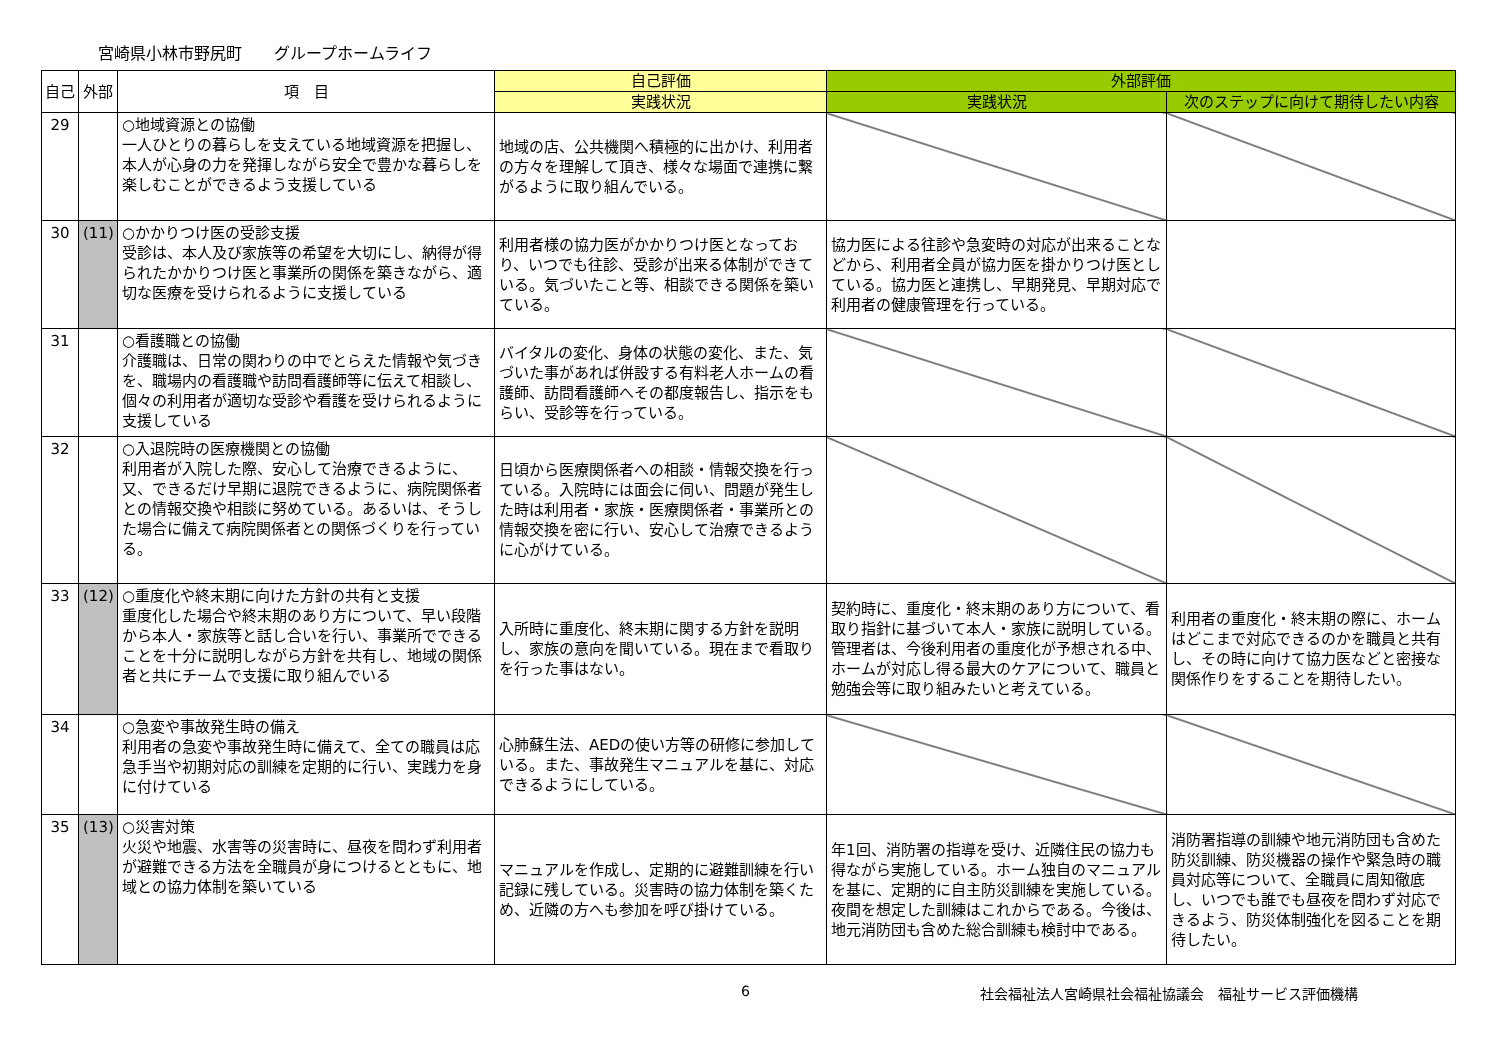宮崎県小林市野尻町　　グループホームライフ
| 自己 | 外部 | 項 目 | 自己評価 | 外部評価 | |
| --- | --- | --- | --- | --- | --- |
| | | | 実践状況 | 実践状況 | 次のステップに向けて期待したい内容 |
| 29 | | ○地域資源との協働 一人ひとりの暮らしを支えている地域資源を把握し、本人が心身の力を発揮しながら安全で豊かな暮らしを楽しむことができるよう支援している | 地域の店、公共機関へ積極的に出かけ、利用者の方々を理解して頂き、様々な場面で連携に繋がるように取り組んでいる。 | | |
| 30 | (11) | ○かかりつけ医の受診支援 受診は、本人及び家族等の希望を大切にし、納得が得られたかかりつけ医と事業所の関係を築きながら、適切な医療を受けられるように支援している | 利用者様の協力医がかかりつけ医となっており、いつでも往診、受診が出来る体制ができている。気づいたこと等、相談できる関係を築いている。 | 協力医による往診や急変時の対応が出来ることなどから、利用者全員が協力医を掛かりつけ医としている。協力医と連携し、早期発見、早期対応で利用者の健康管理を行っている。 | |
| 31 | | ○看護職との協働 介護職は、日常の関わりの中でとらえた情報や気づきを、職場内の看護職や訪問看護師等に伝えて相談し、個々の利用者が適切な受診や看護を受けられるように支援している | バイタルの変化、身体の状態の変化、また、気づいた事があれば併設する有料老人ホームの看護師、訪問看護師へその都度報告し、指示をもらい、受診等を行っている。 | | |
| 32 | | ○入退院時の医療機関との協働 利用者が入院した際、安心して治療できるように、又、できるだけ早期に退院できるように、病院関係者との情報交換や相談に努めている。あるいは、そうした場合に備えて病院関係者との関係づくりを行っている。 | 日頃から医療関係者への相談・情報交換を行っている。入院時には面会に伺い、問題が発生した時は利用者・家族・医療関係者・事業所との情報交換を密に行い、安心して治療できるように心がけている。 | | |
| 33 | (12) | ○重度化や終末期に向けた方針の共有と支援 重度化した場合や終末期のあり方について、早い段階から本人・家族等と話し合いを行い、事業所でできることを十分に説明しながら方針を共有し、地域の関係者と共にチームで支援に取り組んでいる | 入所時に重度化、終末期に関する方針を説明し、家族の意向を聞いている。現在まで看取りを行った事はない。 | 契約時に、重度化・終末期のあり方について、看取り指針に基づいて本人・家族に説明している。管理者は、今後利用者の重度化が予想される中、ホームが対応し得る最大のケアについて、職員と勉強会等に取り組みたいと考えている。 | 利用者の重度化・終末期の際に、ホームはどこまで対応できるのかを職員と共有し、その時に向けて協力医などと密接な関係作りをすることを期待したい。 |
| 34 | | ○急変や事故発生時の備え 利用者の急変や事故発生時に備えて、全ての職員は応急手当や初期対応の訓練を定期的に行い、実践力を身に付けている | 心肺蘇生法、AEDの使い方等の研修に参加している。また、事故発生マニュアルを基に、対応できるようにしている。 | | |
| 35 | (13) | ○災害対策 火災や地震、水害等の災害時に、昼夜を問わず利用者が避難できる方法を全職員が身につけるとともに、地域との協力体制を築いている | マニュアルを作成し、定期的に避難訓練を行い記録に残している。災害時の協力体制を築くため、近隣の方へも参加を呼び掛けている。 | 年1回、消防署の指導を受け、近隣住民の協力も得ながら実施している。ホーム独自のマニュアルを基に、定期的に自主防災訓練を実施している。夜間を想定した訓練はこれからである。今後は、地元消防団も含めた総合訓練も検討中である。 | 消防署指導の訓練や地元消防団も含めた防災訓練、防災機器の操作や緊急時の職員対応等について、全職員に周知徹底し、いつでも誰でも昼夜を問わず対応できるよう、防災体制強化を図ることを期待したい。 |
6 社会福祉法人宮崎県社会福祉協議会　福祉サービス評価機構